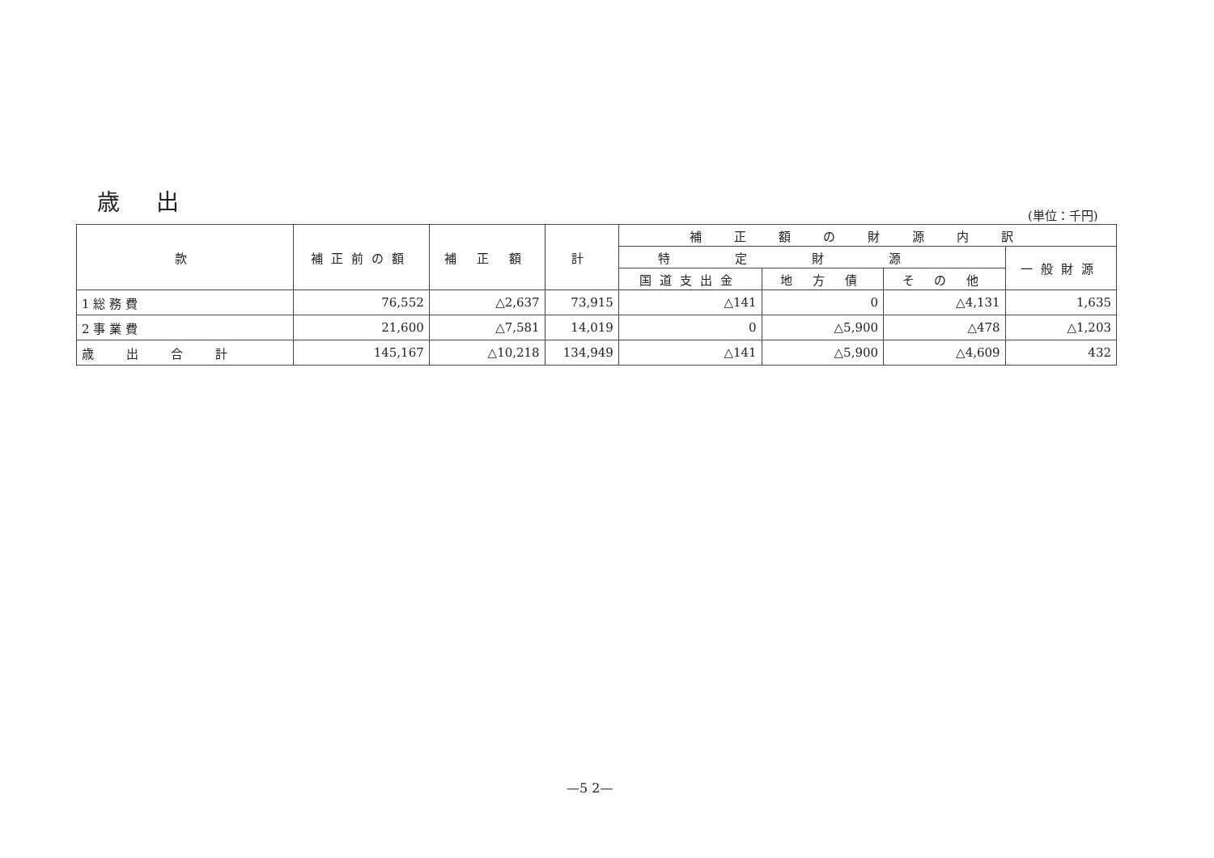歳 出
(単位：千円)
| 款 | 補正前の額 | 補 正 額 | 計 | 補正額の財源内訳 | | | |
| --- | --- | --- | --- | --- | --- | --- | --- |
| | | | | 特定財源 | | | 一般財源 |
| | | | | 国道支出金 | 地 方 債 | そ の 他 | |
| 1 総 務 費 | 76,552 | △2,637 | 73,915 | △141 | 0 | △4,131 | 1,635 |
| 2 事 業 費 | 21,600 | △7,581 | 14,019 | 0 | △5,900 | △478 | △1,203 |
| 歳出合計 | 145,167 | △10,218 | 134,949 | △141 | △5,900 | △4,609 | 432 |
—5 2—